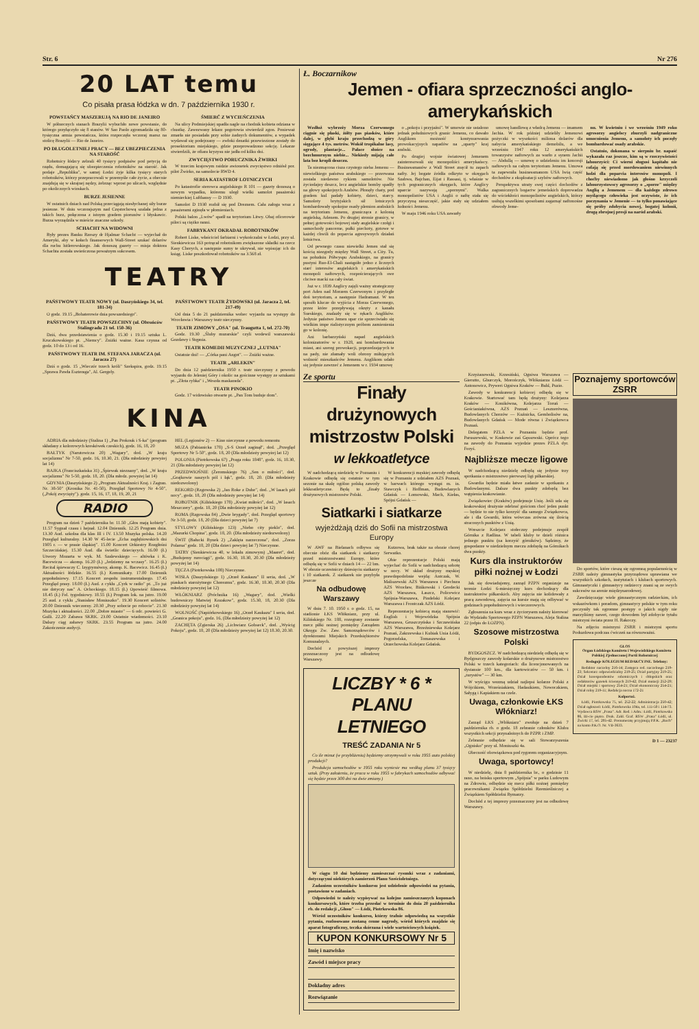Str. 6 Nr 276
20 LAT temu
Co pisała prasa łódzka w dn. 7 października 1930 r.
POWSTAŃCY MASZERUJĄ NA RIO DE JANEIRO
W północnych stanach Brazylii wybuchło nowe powstanie, do którego przyłączyło się 8 stanów. W Sao Paolo zgromadziła się 80-tysięczna armia powstańcza, która rozpoczęła wczoraj marsz na stolicę Brazylii — Rio de Janeiro.
PO DŁUGOLETNIEJ PRACY — BEZ UBEZPIECZENIA NA STAROŚĆ
Robotnicy łódzcy zebrali 40 tysięcy podpisów pod petycją do rządu, domagającą się ubezpieczenia robotników na starość. Jak podaje „Republika", w samej Łodzi żyje kilka tysięcy starych robotników, którzy przepracowali w przemyśle całe życie, a obecnie znajdują się w skrajnej nędzy, żebrząc wprost po ulicach, względnie po okolicznych wioskach.
BURZE JESIENNE
W ostatnich dniach nad Polską przeciągają niesłychanej siły burze jesienne. W dniu wczorajszym nad Częstochową szalała jedna z takich burz, połączona z istnym gradem piorunów i błyskawic. Burza wyrządziła w mieście znaczne szkody.
SCHACHT NA WIDOWNI
Były prezes Banku Rzeszy dr Hjalmar Schacht — wyjechał do Ameryki, aby w kołach finansowych Wall-Street szukać dolarów dla ruchu hitlerowskiego. Jak donoszą gazety — misja doktora Schachta została uwieńczona poważnym sukcesem.
ŚMIERĆ Z WYCIEŃCZENIA
Na ulicy Podmiejskiej upadła nagle na chodnik kobieta odziana w chustkę. Zawezwany lekarz pogotowia stwierdził zgon. Ponieważ zmarła nie posiadała przy sobie żadnych dokumentów, a wypadek wydawał się podejrzany — zwłoki denatki przewiezione zostały do prosektorium miejskiego, gdzie przeprowadzono sekcję. Lekarze stwierdzili, że ofiara kryzysu nie jadła od kilku dni.
ZWYCIĘSTWO PORUCZNIKA ŻWIRKI
W trzecim krajowym raidzie awionetek zwycięstwo odniósł por. pilot Żwirko, na samolocie RWD 4.
SERIA KATASTROF LOTNICZYCH
Po katastrofie sterowca angielskiego R 101 — gazety donoszą o nowym wypadku, któremu uległ wielki samolot pasażerski niemieckiej Lufthansy — D 1930.
Samolot D 1930 rozbił się pod Dreznem. Cała załoga wraz z pasażerami zginęła w płomieniach.
Polski balon „Lwów" spadł na terytorium Litwy. Obaj oficerowie piloci są ciężko ranni.
FABRYKANT OKRADAŁ ROBOTNIKÓW
Robert Liske, właściciel farbiarni i wykończalni w Łodzi, przy ul. Sienkiewicza 163 potrącał robotnikom zwiększone składki na rzecz Kasy Chorych, a następnie sumy te ukrywał, nie wpisując ich do ksiąg. Liske poszkodował robotników na 3.568 zł.
TEATRY
PAŃSTWOWY TEATR NOWY (ul. Daszyńskiego 34, tel. 181-34)
O godz. 19.15 „Bohaterowie dnia powszedniego".
PAŃSTWOWY TEATR POWSZECHNY (ul. Obrońców Stalingradu 21 tel. 150-36)
Dziś, dwa przedstawienia o godz. 15.30 i 19.15 sztuka L. Kruczkowskiego pt. „Niemcy". Zniżki ważne. Kasa czynna od godz. 10 do 13 i od 16.
PAŃSTWOWY TEATR IM. STEFANA JARACZA (ul. Jaracza 27)
Dziś o godz. 15 „Wieczór trzech króli" Szekspira, godz. 19.15 „Sprawa Pawła Eszteraga", Al. Gergely.
PAŃSTWOWY TEATR ŻYDOWSKI (ul. Jaracza 2, tel. 217-49)
Od dnia 5 do 21 października wobec wyjazdu na występy do Wrocławia i Warszawy teatr nieczynny.
TEATR ZIMOWY „OSA" (ul. Traugutta 1, tel. 272-70)
Godz. 19.30 „Śluby murarskie" czyli wodewil warszawski Gozdawy i Stępnia.
TEATR KOMEDII MUZYCZNEJ „LUTNIA"
Ostatnie dni! — „Córka pani Angot". — Zniżki ważne.
TEATR „ARLEKIN"
Do dnia 12 października 1950 r. teatr nieczynny z powodu wyjazdu do Jeleniej Góry i okolic na gościnne występy ze sztukami pt. „Złota rybka" i „Wesoła maskarada".
TEATR PINOKIO
Godz. 17 widowisko otwarte pt. „Pan Tom buduje dom".
KINA
ADRIA dla młodzieży (Stalina 1) „Pan Prokouk i S-ka" (program składany z kolorowych kreskówek czeskich), godz. 16, 18, 20
BAŁTYK (Narutowicza 20) „Wagary", dod. „W kraju socjalizmu" Nr 7-50, godz. 16, 18.30, 21. (Dla młodzieży powyżej lat 14)
BAJKA (Franciszkańska 31) „Śpiewak nieznany", dod. „W kraju socjalizmu" Nr 5-50, godz. 18, 20. (Dla młodz. powyżej lat 14)
GDYNIA (Daszyńskiego 2) „Program Aktualności Kraj. i Zagran. Nr. 38-50" (Kronika Nr. 41-50), Przegląd Sportowy Nr 4-50", („Pokój zwycięży"). godz. 15, 16, 17, 18, 19, 20, 21
RADIO
Program na dzień 7 października br. 11.50 „Głos mają kobiety". 11.57 Sygnał czasu i hejnał. 12.04 Dziennik. 12.25 Program dnia. 13.30 Aud. szkolna dla klas III i IV. 13.50 Muzyka polska. 14.20 Przegląd kulturalny. 14.30 W 45-lecie „Echa zagłębiowskich dni 1905 r. — w prasie śląskiej". 15.00 Koncert Orkiestry Rozgłośni Szczecińskiej. 15.30 Aud. dla świetlic dziecięcych. 16.00 (Ł) Utwory Mozarta w wyk. M. Szalewskiego — altówka i K. Bacewicza — akomp. 16.20 (Ł) „Jedziemy na wczasy". 16.25 (Ł) Recital śpiewaczy C. Izygrymówny, akomp. K. Bacewicz. 16.45 (Ł) Aktualności łódzkie. 16.55 (Ł) Komunikaty. 17.00 Dziennik popołudniowy. 17.15 Koncert zespołu instrumentalnego. 17.45 Przegląd prasy. 18.00 (Ł) Aud. z cyklu „Cyrk w radio" pt. „To już nie dotyczy nas" A. Ochockiego. 18.15 (Ł) Opowieść filmowa. 18.45 (Ł) Fel. tygodniowy. 18.55 (Ł) Program lok. na jutro. 19.00 25 aud. z cyklu „Stanisław Moniuszko". 19.30 Koncert solistów. 20.00 Dziennik wieczorny. 20.30 „Przy sobocie po robocie". 21.30 Muzyka i aktualności. 22.00 „Dobre miasto" — 6 odc. powieści G. Gulli. 22.20 Zabawa SKRK. 23.00 Ostatnie wiadomości. 23.10 Dalszy ciąg zabawy SKRK. 23.55 Program na jutro. 24.00 Zakończenie audycji.
HEL (Legionów 2) — Kino nieczynne z powodu remontu
MUZA (Pabianicka 178) „S-S Orzeł zaginął", dod. „Przegląd Sportowy Nr 5-50", godz. 18, 20 (Dla młodzieży powyżej lat 12)
POLONIA (Piotrkowska 67) „Praga roku 1848", godz. 16, 18.30, 21 (Dla młodzieży powyżej lat 12)
PRZEDWIOŚNIE (Żeromskiego 76) „Sen o miłości", dod. „Grajkowie naszych pól i łąk", godz. 18, 20. (Dla młodzieży niedozwolony)
REKORD (Rzgowska 2) „Jan Roke z Dube", dod. „W lasach pół nocy", godz. 18, 20 (Dla młodzieży powyżej lat 14)
ROBOTNIK (Kilińskiego 178) „Kwiat miłości", dod. „W lasach Meszczery", godz. 18, 20 (Dla młodzieży powyżej lat 12)
ROMA (Rzgowska 84) „Dwie brygady", dod. Przegląd sportowy Nr 3-50, godz. 18, 20 (Dla dzieci powyżej lat 7)
STYLOWY (Kilińskiego 123) „Niebo city pieklo", dod. „Mazurki Chopina", godz. 18, 20. (Dla młodzieży niedozwolony)
ŚWIT (Bałucki Rynek 2) „Zaklęta narzeczona", dod. „Zorza Polarna" godz. 18, 20 (Dla dzieci powyżej lat 7) Nieczynne.
TATRY (Sienkiewicza 40, w lokalu zimowym) „Maaret", dod. „Budujemy rurociągi", godz. 16.30, 18.30, 20.30 (Dla młodzieży powyżej lat 14)
TĘCZA (Piotrkowska 108) Nieczynne.
WISŁA (Daszyńskiego 1) „Orzeł Kaukazu" II seria, dod. „W piaskach starożytnego Chorezmu", godz. 16.30, 18.30, 20.30 (Dla młodzieży powyżej lat 12)
WŁÓKNIARZ (Próchnika 16) „Wagary", dod. „Wielki budowniczy Matwiej Kozakow", godz. 15.30, 18, 20.30 (Dla młodzieży powyżej lat 14)
WOLNOŚĆ (Napiórkowskiego 16) „Orzeł Kaukazu" I seria, dod. „Granica pokoju", godz. 16, (Dla młodzieży powyżej lat 12)
ZACHĘTA (Zgierska 26) „Lichwiarz Gobseck", dod. „Wyścig Pokoju", godz. 18, 20 (Dla młodzieży powyżej lat 12) 18.30, 20.30.
Ł. Boczarnikow
Jemen - ofiara sprzeczności anglo-amerykańskich
Wzdłuż wybrzeży Morza Czerwonego ciągnie się płaski, żółty pas piasków, które dalej, w głębi kraju przechodzą w góry sięgające 4 tys. metrów. Wokół tropikalne lasy, ogrody, plantacje... Pałace słońce na bezchmurnym niebie... Niekiedy mijają całe lata bez kropli deszczu.
Ta niezmącona cisza czystego nieba Jemenu — niewielkiego państwa arabskiego — przerwana została niedawno rykiem samolotów. Nie życiodajny deszcz, lecz angielskie bomby spadły na głowy spokojnych Arabów. Płonęły chaty, pod gradem kul padały kobiety, dzieci, starcy. Samoloty brytyjskich sił lotniczych bombardowały spokojne osady plemion arabskich na terytorium Jemenu, granicząca z kolonią angielską, Adenem. Po drugiej stronie granicy, w pełnej gotowości bojowej stały angielskie czołgi i samochody pancerne, pułki piechoty, gotowe w każdej chwili do poparcia agresywnych działań lotnictwa.
Od pewnego czasu niewielki Jemen stał się kością niezgody między Wall Street, a City. Tu, na południu Półwyspu Arabskiego, na granicy pustyni Ruo-El-Chali nastąpiło jedno z licznych starć interesów angielskich i amerykańskich monopoli naftowych, rozpościerających swe chciwe macki na cały świat.
Już w r. 1839 Anglicy zajęli ważny strategiczny port Aden nad Morzem Czerwonym i przyległe doń terytorium, a następnie Hadramaut. W ten sposób klucze do wyjścia z Morza Czerwonego, przez które przepływają okręty z kanału Sueskiego, znalazły się w rękach Anglików. Jedynie państwo Jemen upar cie sprzeciwiało się wielkim impe rialistycznym próbom zamienienia go w kolonię.
Ani barbarzyński napad angielskich kolonizatorów w r. 1928, ani bombardowania miast, ani szereg prowokacji, poprzedzających te na pady, nie złamały woli obrony miłujących wolność mieszkańców Jemenu. Anglikom udało się jedynie zawrzeć z Jemenem w r. 1934 umowę
o „pokoju i przyjaźni". W umowie nie ustalono jednak południowych granic Jemenu, co dawało Anglikom możność kontynuowania prowokacyjnych napadów na „uparty" kraj arabski.
Po drugiej wojnie światowej Jemenem zainteresowali się monopoliści amerykańscy. Businessmanów z Wall Street znęcił tu zapach nafty. Jej bogate źródła odkryto w okręgach Szabwa, Bajchan, Eijat i Rassasi, tj. właśnie w tych pogranicznych okręgach, które Anglicy uparcie nazywają „spornymi". Walka monopolistów USA i Anglii o naftę stała się przyczyną nieszczęść, jakie stały się udziałem ludności Jemenu.
W maju 1946 roku USA zawarły
umowę handlową z władcą Jemenu — imamem Jachia. W rok później udzieliły Jemenowi pożyczki w wysokości miliona dolarów dla nabycia amerykańskiego demobilu, a we wrześniu 1947 roku 12 amerykańskich towarzystw naftowych za warło z synem Jachii — Abdullą — umowę o udzieleniu im koncesji naftowych na całym terytorium Jemenu. Umowa ta zapewniła businessmanom USA lwią część dochodów z eksploatacji szybów naftowych.
Perspektywa utraty swej części dochodów z zagranicznych bogactw jemeńskich doprowadza do wściekłości monopolistów angielskich, którzy usiłują wszelkimi sposobami zagarnąć naftonośne obwody Jeme-
nu. W kwietniu i we wrześniu 1949 roku agresorzy angielscy zburzyli nadgraniczne umocnienia Jemenu, a samoloty ich poczęły bombardować osady arabskie.
Ostatnio, dokonana w sierpniu br. napaść wykazała raz jeszcze, kim są w rzeczywistości labourzyści: Ci wierni sługusi kapitału nie cofają się przed mordowaniem niewinnych ludzi dla poparcia interesów monopoli. I choćby niewiadomo jak głośno krzyczeli labourzystowscy agresorzy o „sporze" między Anglią a Jemenem — dla każdego zdrowo myślącego człowieka jest oczywiste, że ich poczynania w Jemenie — to tylko ponawiające się próby zdobycia nowej, bogatej kolonii, drogą zbrojnej presji na naród arabski.
Ze sportu
Finały drużynowych mistrzostw Polski
w lekkoatletyce
W nadchodzącą niedzielę w Poznaniu i Krakowie odbędą się ostatnie w tym sezonie na skalę ogólno polską zawody lekkoatletyczne. Będą to „finały drużynowych mistrzostw Polski.
W konkurencji męskiej zawody odbędą się w Poznaniu z udziałem AZS Poznań, w barwach którego wystąpi m. in. Stawczyk i Hoffman, Budowlanych Gdańsk — Łomowski, Mach, Kiełas, Spójni Gdańsk —
Siatkarki i siatkarze
wyjeżdżają dziś do Sofii na mistrzostwa Europy
W AWF na Bielanach odbywa się obecnie obóz dla siatkarek i siatkarzy przed mistrzostwami Europy, które odbędą się w Sofii w dniach 14 — 22 bm. W obozie uczestniczy dziesięciu siatkarzy i 10 siatkarek. Z siatkarek nie przybyła jeszcze
Na odbudowę Warszawy
W dniu 7. 10. 1950 r. o godz. 15, na stadionie ŁKS Włókniarz, przy ul. Kilińskiego Nr. 188, rozegrany zostanie mecz piłki nożnej pomiędzy Zarządem Okręgu Zw. Zaw. Samorządowców i dyrektorami Miejskich Przedsiębiorstw Komunalnych.
Dochód z powyższej imprezy przeznaczony jest na odbudowę Warszawy.
Kutzowa, brak także na obozie chorej Serwatko.
Obie reprezentacje Polski mają wyjechać do Sofii w nadchodzącą sobotę w nocy. W skład drużyny męskiej prawdopodobnie wejdą: Antczak, W. Maliszewski AZS Warszawa i Piechura AZS Wrocław, Bińkowski i Grodecki AZS Warszawa, Łaszcz, Policewicz Spójnia-Warszawa, Pindelski Kolejarz Warszawa i Frontczak AZS Łódź.
Reprezentację kobiecą mają stanowić: English i Wojewódzka Spójnia Warszawa, Gruszczyńska i Szczawińska AZS Warszawa, Brzeźniewska Kolejarz Poznań, Zakrzewska i Kubiak Unia Łódź, Pogorzelska, Tomaszewska i Orzechowska Kolejarz Gdańsk.
LICZBY * 6 * PLANU LETNIEGO
TREŚĆ ZADANIA Nr 5
Co ile minut (w przybliżeniu) będziemy otrzymywali w roku 1955 auto polskiej produkcji?
Produkcja samochodów w 1955 roku wyniesie ma według planu 37 tysięcy sztuk. (Przy założeniu, że praca w roku 1955 w fabrykach samochodów odbywać się będzie przez 300 dni na dwie zmiany.)
W ciągu 10 dni będziemy zamieszczać rysunki wraz z zadaniami, dotyczącymi niektórych zamierzeń Planu Sześcioletniego.
Zadaniem uczestników konkursu jest udzielenie odpowiedzi na pytania, postawione w zadaniach.
Odpowiedzi te należy wypisywać na kolejno zamieszczanych kuponach konkursowych, które trzeba przesłać w terminie do dnia 20 października rb. do redakcji „Głosu" — Łódź, Piotrkowska 86.
Wśród uczestników konkursu, którzy trafnie odpowiedzą na wszystkie pytania, rozlosowane zostaną cenne nagrody, wśród których znajdzie się aparat fotograficzny, teczka skórzana i wiele wartościowych książek.
KUPON KONKURSOWY Nr 5
Imię i nazwisko
Zawód i miejsce pracy
Dokładny adres
Rozwiązanie
Krzyżanowski, Krzesiński, Ogniwa Warszawa — Gierutto, Gburczyk, Morończyk, Włókniarza Łódź — Antonowicz, Pryweri Ogniwa Kraków — Buhl, Puzio.
Zawody w konkurencji kobiecej odbędą się w Krakowie. Startować tam będą drużyny: Kolejarza Kraków — Konikówna, Kolejarza Toruń — Gościaniakówna, AZS Poznań — Lesznerówna, Budowlanych Chorzów — Kuźnicka, Gembolisów na, Budowlanych Gdańsk — Mode równa i Związkowca Poznań.
Delegatem PZLA w Poznaniu będzie prof. Paruszewski, w Krakowie zaś Gęssowski. Oprócz tego na zawody do Poznania wyjedzie prezes PZLA dyr. Foryś.
Najbliższe mecze ligowe
W nadchodzącą niedzielę odbędą się jedynie trzy spotkania o mistrzostwo pierwszej ligi piłkarskiej.
Gwardia będzie miała łatwe zadanie w spotkaniu z Budowlanymi. Dalsze dwa punkty zdobędą bez wątpienia krakowianie.
Związkowiec (Kraków) podejmuje Unię. Jeśli uda się krakowskiej drużynie odebrać gościom choć jeden punkt — będzie to nie tylko korzyść dla samego Związkowca, ale i dla Gwardii, która wówczas zrówna się ilością straconych punktów z Unią.
Wreszcie Kolejarz stołeczny podejmuje zespół Górnika z Radlina. W tabeli kluby te dzieli różnica jednego punktu (na korzyść górników). Sądzimy, że gospodarze w niedzielnym meczu zdobędą na Górnikach dwa punkty.
Kurs dla instruktorów piłki nożnej w Łodzi
Jak się dowiadujemy, zarząd PZPN organizuje na terenie Łodzi 6-miesięczny kurs dochodzący dla instruktorów piłkarskich. Aby zajęcia nie kolidowały z pracą zawodową, zajęcia na kursie mają się odbywać w godzinach popołudniowych i wieczorowych.
Zgłoszenia na kurs wraz z życiorysem należy kierować do Wydziału Sportowego PZPN Warszawa, Aleja Stalina 22 (odpis do ŁOZPN).
Szosowe mistrzostwa Polski
BYDGOSZCZ. W nadchodzącą niedzielę odbędą się w Bydgoszczy zawody kolarskie o drużynowe mistrzostwo Polski w trzech kategoriach: dla licencjonowanych na dystansie 100 km., dla kartowiczów — 50 km. i „turystów" — 30 km.
W wyścigu wezmą udział najlepsi kolarze Polski z Wójcikiem, Wrześniakiem, Hadasikiem, Nowoczkiem, Sałygą i Kapiakiem na czele.
Uwaga, członkowie ŁKS Włókniarz!
Zarząd ŁKS „Włókniarz" zwołuje na dzień 7 października rb. o godz. 18 zebranie członków Klubu wszystkich sekcji przynależnych do PZPR i ZMP.
Zebranie odbędzie się w sali Stowarzyszenia „Ognisko" przy ul. Moniuszki 4a.
Obecność obowiązkowa pod rygorem organizacyjnym.
Uwaga, sportowcy!
W niedzielę, dnia 8 października br., o godzinie 11 rano, na boisku sportowym „Spójnia" w parku Ludowym na Zdrowiu, odbędzie się mecz piłki nożnej pomiędzy pracownikami Związku Spółdzielni Rzemieślniczej a Związkiem Spółdzielni Rymarzy.
Dochód z tej imprezy przeznaczony jest na odbudowę Warszawy.
Poznajemy sportowców ZSRR
Do sportów, które cieszą się ogromną popularnością w ZSRR należy gimnastyka przyrządowa uprawiana we wszystkich szkołach, instytutach i klubach sportowych. Gimnastyczki i gimnastycy radzieccy znani są ze swych sukcesów na arenie międzynarodowej.
Zawdzięczając wiele gimnastycznym radzieckim, ich wskazówkom i poradom, gimnastycy polskie w tym roku poczyniły tak ogromne postępy o jakich nigdy nie marzyliśmy nawet, czego dowodem był zdobycie tytułu mistrzyni świata przez H. Rakoczy.
Na zdjęciu mistrzyni ZSRR i mistrzyni sportu Poduzdowa podczas ćwiczeń na równoważni.
GŁOS
Organ Łódzkiego Komitetu i Wojewódzkiego Komitetu Polskiej Zjednoczonej Partii Robotniczej
Redaguje KOLEGIUM REDAKCYJNE. Telefony:
Redaktor naczelny 216-14; Zastępca red. naczelnego 219-23; Sekretarz odpowiedzialny 219-25; Dział partyjny 219-25; Dział korespondentów robotniczych i chłopskich oraz redaktorów gazetek ściennych 219-42; Dział mutacji 252-29; Dział miejski i sportowy 254-21; Dział ekonomiczny 254-21; Dział rolny 219-11; Redakcja nocna 172-21
Kolportaż.
Łódź, Piotrkowska 75, tel. 252-22; Administracja 250-42; Dział ogłoszeń: Łódź, Piotrkowska 104a, tel. 111-50 i 114-73. Wydawca RSW „Prasa". Adr. Red. i Adm.: Łódź, Piotrkowska 86, III-cie piętro. Druk. Zakł. Graf. RSW „Prasa" Łódź, ul. Żwirki 17, tel. 205-42. Prenumeratę przyjmują P.P.K. „Ruch" na konto P.K.O. Nr. VII-3633.
D 1 — 23237